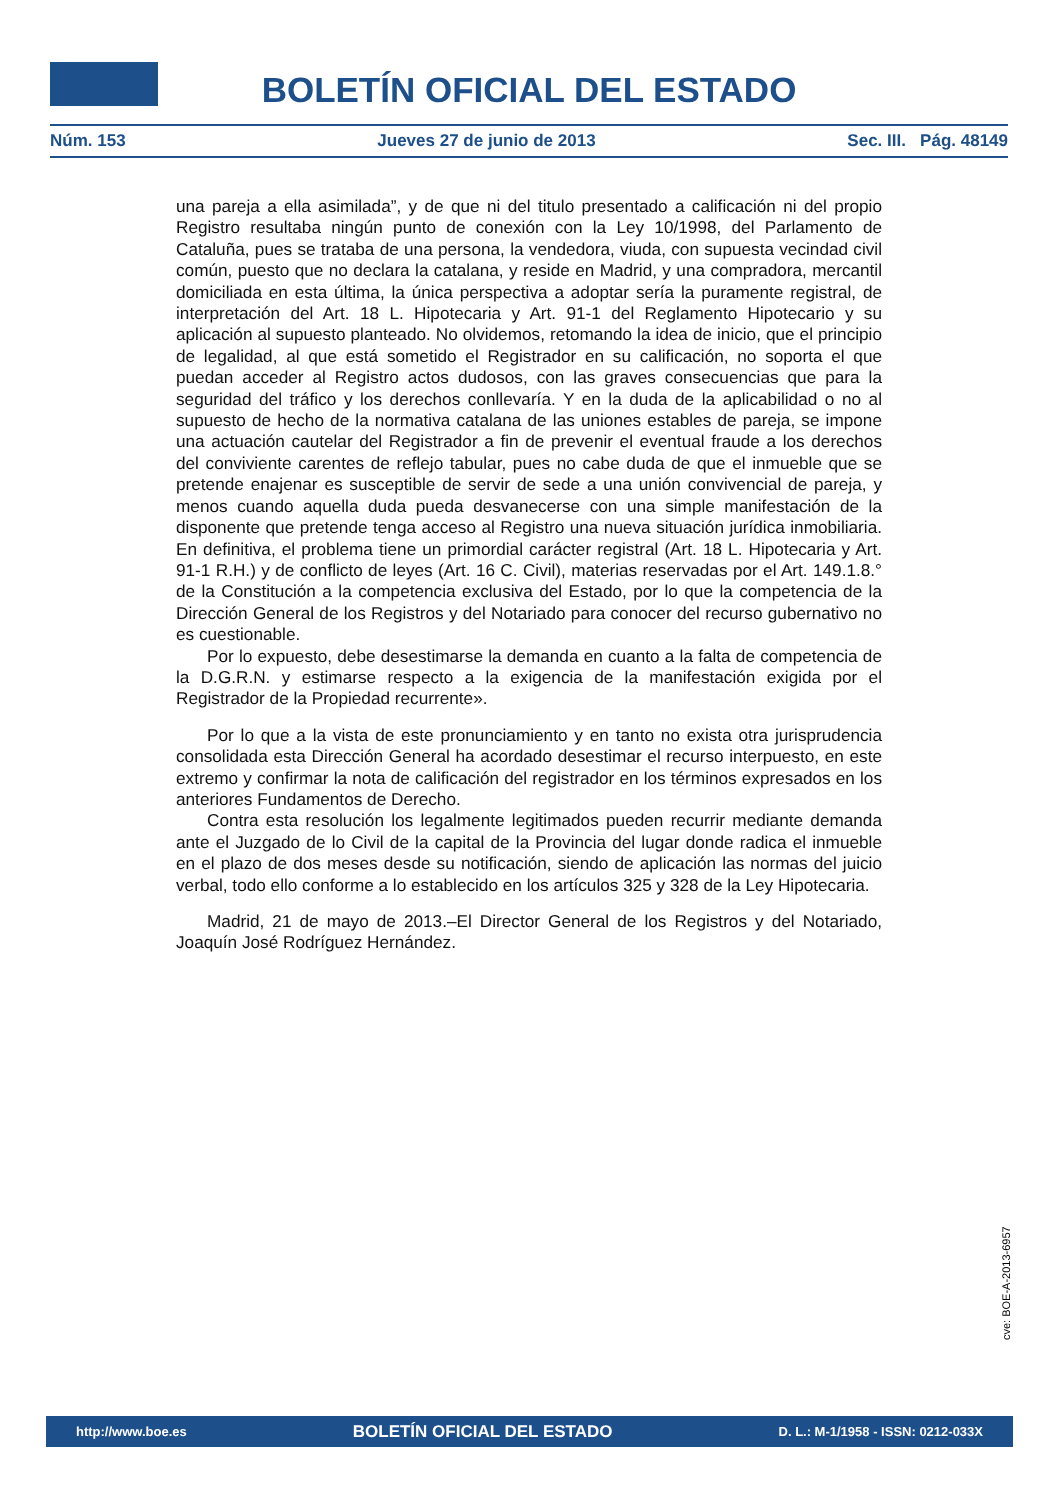BOLETÍN OFICIAL DEL ESTADO
Núm. 153 Jueves 27 de junio de 2013 Sec. III. Pág. 48149
una pareja a ella asimilada”, y de que ni del titulo presentado a calificación ni del propio Registro resultaba ningún punto de conexión con la Ley 10/1998, del Parlamento de Cataluña, pues se trataba de una persona, la vendedora, viuda, con supuesta vecindad civil común, puesto que no declara la catalana, y reside en Madrid, y una compradora, mercantil domiciliada en esta última, la única perspectiva a adoptar sería la puramente registral, de interpretación del Art. 18 L. Hipotecaria y Art. 91-1 del Reglamento Hipotecario y su aplicación al supuesto planteado. No olvidemos, retomando la idea de inicio, que el principio de legalidad, al que está sometido el Registrador en su calificación, no soporta el que puedan acceder al Registro actos dudosos, con las graves consecuencias que para la seguridad del tráfico y los derechos conllevaría. Y en la duda de la aplicabilidad o no al supuesto de hecho de la normativa catalana de las uniones estables de pareja, se impone una actuación cautelar del Registrador a fin de prevenir el eventual fraude a los derechos del conviviente carentes de reflejo tabular, pues no cabe duda de que el inmueble que se pretende enajenar es susceptible de servir de sede a una unión convivencial de pareja, y menos cuando aquella duda pueda desvanecerse con una simple manifestación de la disponente que pretende tenga acceso al Registro una nueva situación jurídica inmobiliaria. En definitiva, el problema tiene un primordial carácter registral (Art. 18 L. Hipotecaria y Art. 91-1 R.H.) y de conflicto de leyes (Art. 16 C. Civil), materias reservadas por el Art. 149.1.8.° de la Constitución a la competencia exclusiva del Estado, por lo que la competencia de la Dirección General de los Registros y del Notariado para conocer del recurso gubernativo no es cuestionable.
Por lo expuesto, debe desestimarse la demanda en cuanto a la falta de competencia de la D.G.R.N. y estimarse respecto a la exigencia de la manifestación exigida por el Registrador de la Propiedad recurrente».
Por lo que a la vista de este pronunciamiento y en tanto no exista otra jurisprudencia consolidada esta Dirección General ha acordado desestimar el recurso interpuesto, en este extremo y confirmar la nota de calificación del registrador en los términos expresados en los anteriores Fundamentos de Derecho.
Contra esta resolución los legalmente legitimados pueden recurrir mediante demanda ante el Juzgado de lo Civil de la capital de la Provincia del lugar donde radica el inmueble en el plazo de dos meses desde su notificación, siendo de aplicación las normas del juicio verbal, todo ello conforme a lo establecido en los artículos 325 y 328 de la Ley Hipotecaria.
Madrid, 21 de mayo de 2013.–El Director General de los Registros y del Notariado, Joaquín José Rodríguez Hernández.
cve: BOE-A-2013-6957
http://www.boe.es BOLETÍN OFICIAL DEL ESTADO D. L.: M-1/1958 - ISSN: 0212-033X